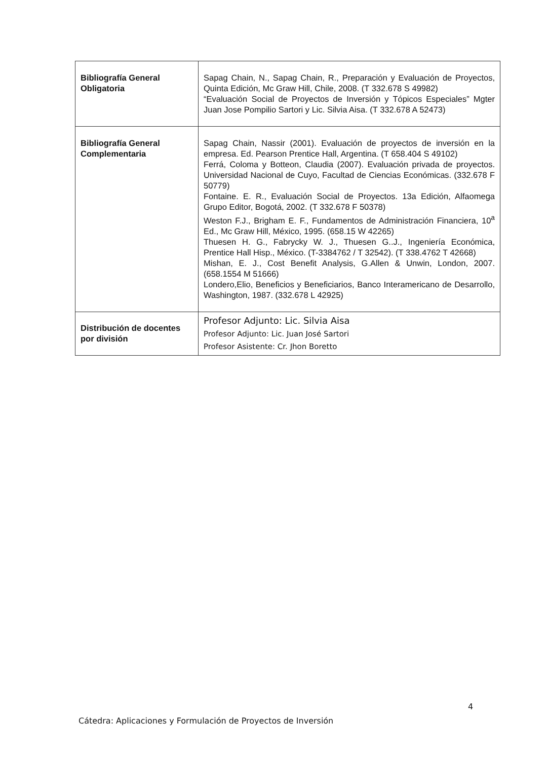| Bibliografía General Obligatoria | Sapag Chain, N., Sapag Chain, R., Preparación y Evaluación de Proyectos, Quinta Edición, Mc Graw Hill, Chile, 2008. (T 332.678 S 49982) “Evaluación Social de Proyectos de Inversión y Tópicos Especiales” Mgter Juan Jose Pompilio Sartori y Lic. Silvia Aisa. (T 332.678 A 52473) |
| Bibliografía General Complementaria | Sapag Chain, Nassir (2001). Evaluación de proyectos de inversión en la empresa. Ed. Pearson Prentice Hall, Argentina. (T 658.404 S 49102) Ferrá, Coloma y Botteon, Claudia (2007). Evaluación privada de proyectos. Universidad Nacional de Cuyo, Facultad de Ciencias Económicas. (332.678 F 50779) Fontaine. E. R., Evaluación Social de Proyectos. 13a Edición, Alfaomega Grupo Editor, Bogotá, 2002. (T 332.678 F 50378) Weston F.J., Brigham E. F., Fundamentos de Administración Financiera, 10<sup>a</sup> Ed., Mc Graw Hill, México, 1995. (658.15 W 42265) Thuesen H. G., Fabrycky W. J., Thuesen G..J., Ingeniería Económica, Prentice Hall Hisp., México. (T-3384762 / T 32542). (T 338.4762 T 42668) Mishan, E. J., Cost Benefit Analysis, G.Allen & Unwin, London, 2007. (658.1554 M 51666) Londero,Elio, Beneficios y Beneficiarios, Banco Interamericano de Desarrollo, Washington, 1987. (332.678 L 42925) |
| Distribución de docentes por división | Profesor Adjunto: Lic. Silvia Aisa Profesor Adjunto: Lic. Juan José Sartori Profesor Asistente: Cr. Jhon Boretto |
4
Cátedra: Aplicaciones y Formulación de Proyectos de Inversión